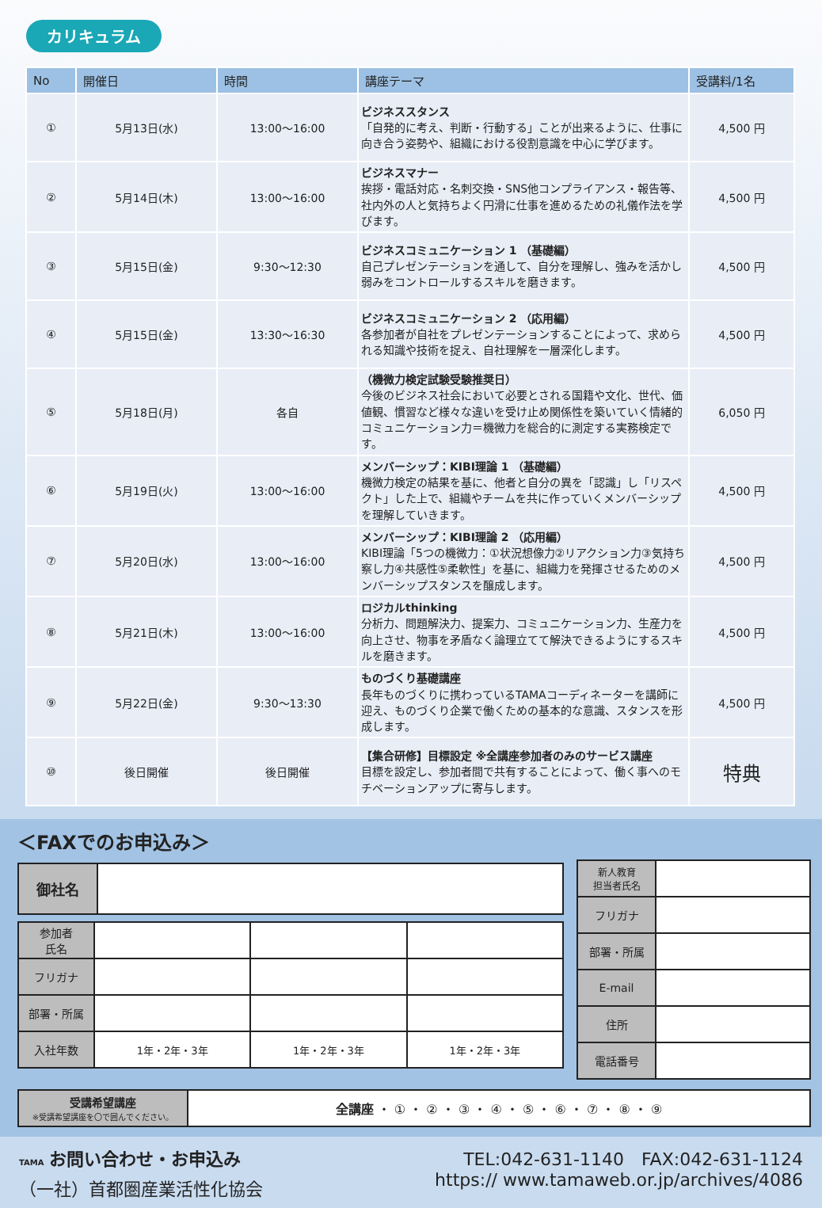カリキュラム
| No | 開催日 | 時間 | 講座テーマ | 受講料/1名 |
| --- | --- | --- | --- | --- |
| ① | 5月13日(水) | 13:00～16:00 | ビジネススタンス 「自発的に考え、判断・行動する」ことが出来るように、仕事に向き合う姿勢や、組織における役割意識を中心に学びます。 | 4,500 円 |
| ② | 5月14日(木) | 13:00～16:00 | ビジネスマナー 挨拶・電話対応・名刺交換・SNS他コンプライアンス・報告等、社内外の人と気持ちよく円滑に仕事を進めるための礼儀作法を学びます。 | 4,500 円 |
| ③ | 5月15日(金) | 9:30～12:30 | ビジネスコミュニケーション 1 （基礎編） 自己プレゼンテーションを通して、自分を理解し、強みを活かし弱みをコントロールするスキルを磨きます。 | 4,500 円 |
| ④ | 5月15日(金) | 13:30～16:30 | ビジネスコミュニケーション 2 （応用編） 各参加者が自社をプレゼンテーションすることによって、求められる知識や技術を捉え、自社理解を一層深化します。 | 4,500 円 |
| ⑤ | 5月18日(月) | 各自 | （機微力検定試験受験推奨日） 今後のビジネス社会において必要とされる国籍や文化、世代、価値観、慣習など様々な違いを受け止め関係性を築いていく情緒的コミュニケーション力＝機微力を総合的に測定する実務検定です。 | 6,050 円 |
| ⑥ | 5月19日(火) | 13:00～16:00 | メンバーシップ：KIBI理論 1 （基礎編） 機微力検定の結果を基に、他者と自分の異を「認識」し「リスペクト」した上で、組織やチームを共に作っていくメンバーシップを理解していきます。 | 4,500 円 |
| ⑦ | 5月20日(水) | 13:00～16:00 | メンバーシップ：KIBI理論 2 （応用編） KIBI理論「5つの機微力：①状況想像力②リアクション力③気持ち察し力④共感性⑤柔軟性」を基に、組織力を発揮させるためのメンバーシップスタンスを醸成します。 | 4,500 円 |
| ⑧ | 5月21日(木) | 13:00～16:00 | ロジカルthinking 分析力、問題解決力、提案力、コミュニケーション力、生産力を向上させ、物事を矛盾なく論理立てて解決できるようにするスキルを磨きます。 | 4,500 円 |
| ⑨ | 5月22日(金) | 9:30～13:30 | ものづくり基礎講座 長年ものづくりに携わっているTAMAコーディネーターを講師に迎え、ものづくり企業で働くための基本的な意識、スタンスを形成します。 | 4,500 円 |
| ⑩ | 後日開催 | 後日開催 | 【集合研修】目標設定 ※全講座参加者のみのサービス講座 目標を設定し、参加者間で共有することによって、働く事へのモチベーションアップに寄与します。 | 特典 |
＜FAXでのお申込み＞
| 御社名 | |
| 参加者 氏名 | | | |
| フリガナ | | | |
| 部署・所属 | | | |
| 入社年数 | 1年・2年・3年 | 1年・2年・3年 | 1年・2年・3年 |
| 新人教育 担当者氏名 | |
| フリガナ | |
| 部署・所属 | |
| E-mail | |
| 住所 | |
| 電話番号 | |
| 受講希望講座 ※受講希望講座を〇で囲んでください。 | 全講座 ・ ① ・ ② ・ ③ ・ ④ ・ ⑤ ・ ⑥ ・ ⑦ ・ ⑧ ・ ⑨ |
TAMA お問い合わせ・お申込み
（一社）首都圏産業活性化協会
TEL:042-631-1140　FAX:042-631-1124
https:// www.tamaweb.or.jp/archives/4086